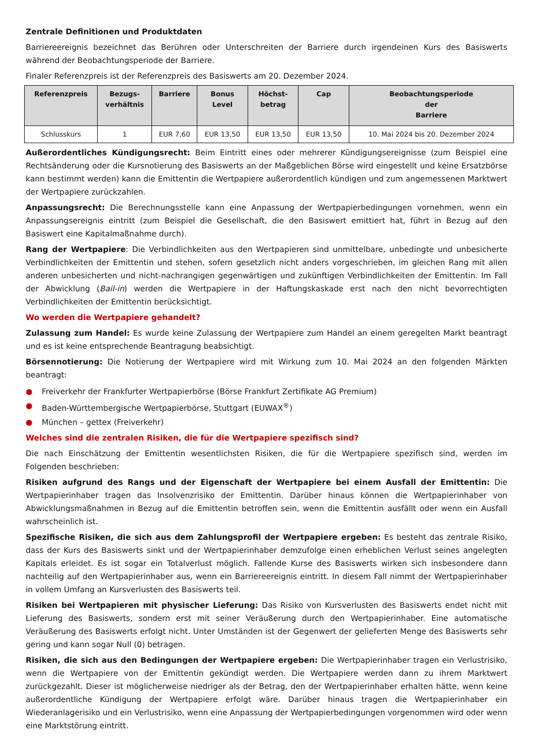Zentrale Definitionen und Produktdaten
Barriereereignis bezeichnet das Berühren oder Unterschreiten der Barriere durch irgendeinen Kurs des Basiswerts während der Beobachtungsperiode der Barriere.
Finaler Referenzpreis ist der Referenzpreis des Basiswerts am 20. Dezember 2024.
| Referenzpreis | Bezugs- verhältnis | Barriere | Bonus Level | Höchst- betrag | Cap | Beobachtungsperiode der Barriere |
| --- | --- | --- | --- | --- | --- | --- |
| Schlusskurs | 1 | EUR 7,60 | EUR 13,50 | EUR 13,50 | EUR 13,50 | 10. Mai 2024 bis 20. Dezember 2024 |
Außerordentliches Kündigungsrecht: Beim Eintritt eines oder mehrerer Kündigungsereignisse (zum Beispiel eine Rechtsänderung oder die Kursnotierung des Basiswerts an der Maßgeblichen Börse wird eingestellt und keine Ersatzbörse kann bestimmt werden) kann die Emittentin die Wertpapiere außerordentlich kündigen und zum angemessenen Marktwert der Wertpapiere zurückzahlen.
Anpassungsrecht: Die Berechnungsstelle kann eine Anpassung der Wertpapierbedingungen vornehmen, wenn ein Anpassungsereignis eintritt (zum Beispiel die Gesellschaft, die den Basiswert emittiert hat, führt in Bezug auf den Basiswert eine Kapitalmaßnahme durch).
Rang der Wertpapiere: Die Verbindlichkeiten aus den Wertpapieren sind unmittelbare, unbedingte und unbesicherte Verbindlichkeiten der Emittentin und stehen, sofern gesetzlich nicht anders vorgeschrieben, im gleichen Rang mit allen anderen unbesicherten und nicht-nachrangigen gegenwärtigen und zukünftigen Verbindlichkeiten der Emittentin. Im Fall der Abwicklung (Bail-in) werden die Wertpapiere in der Haftungskaskade erst nach den nicht bevorrechtigten Verbindlichkeiten der Emittentin berücksichtigt.
Wo werden die Wertpapiere gehandelt?
Zulassung zum Handel: Es wurde keine Zulassung der Wertpapiere zum Handel an einem geregelten Markt beantragt und es ist keine entsprechende Beantragung beabsichtigt.
Börsennotierung: Die Notierung der Wertpapiere wird mit Wirkung zum 10. Mai 2024 an den folgenden Märkten beantragt:
● Freiverkehr der Frankfurter Wertpapierbörse (Börse Frankfurt Zertifikate AG Premium)
● Baden-Württembergische Wertpapierbörse, Stuttgart (EUWAX<sup>®</sup>)
● München – gettex (Freiverkehr)
Welches sind die zentralen Risiken, die für die Wertpapiere spezifisch sind?
Die nach Einschätzung der Emittentin wesentlichsten Risiken, die für die Wertpapiere spezifisch sind, werden im Folgenden beschrieben:
Risiken aufgrund des Rangs und der Eigenschaft der Wertpapiere bei einem Ausfall der Emittentin: Die Wertpapierinhaber tragen das Insolvenzrisiko der Emittentin. Darüber hinaus können die Wertpapierinhaber von Abwicklungsmaßnahmen in Bezug auf die Emittentin betroffen sein, wenn die Emittentin ausfällt oder wenn ein Ausfall wahrscheinlich ist.
Spezifische Risiken, die sich aus dem Zahlungsprofil der Wertpapiere ergeben: Es besteht das zentrale Risiko, dass der Kurs des Basiswerts sinkt und der Wertpapierinhaber demzufolge einen erheblichen Verlust seines angelegten Kapitals erleidet. Es ist sogar ein Totalverlust möglich. Fallende Kurse des Basiswerts wirken sich insbesondere dann nachteilig auf den Wertpapierinhaber aus, wenn ein Barriereereignis eintritt. In diesem Fall nimmt der Wertpapierinhaber in vollem Umfang an Kursverlusten des Basiswerts teil.
Risiken bei Wertpapieren mit physischer Lieferung: Das Risiko von Kursverlusten des Basiswerts endet nicht mit Lieferung des Basiswerts, sondern erst mit seiner Veräußerung durch den Wertpapierinhaber. Eine automatische Veräußerung des Basiswerts erfolgt nicht. Unter Umständen ist der Gegenwert der gelieferten Menge des Basiswerts sehr gering und kann sogar Null (0) betragen.
Risiken, die sich aus den Bedingungen der Wertpapiere ergeben: Die Wertpapierinhaber tragen ein Verlustrisiko, wenn die Wertpapiere von der Emittentin gekündigt werden. Die Wertpapiere werden dann zu ihrem Marktwert zurückgezahlt. Dieser ist möglicherweise niedriger als der Betrag, den der Wertpapierinhaber erhalten hätte, wenn keine außerordentliche Kündigung der Wertpapiere erfolgt wäre. Darüber hinaus tragen die Wertpapierinhaber ein Wiederanlagerisiko und ein Verlustrisiko, wenn eine Anpassung der Wertpapierbedingungen vorgenommen wird oder wenn eine Marktstörung eintritt.